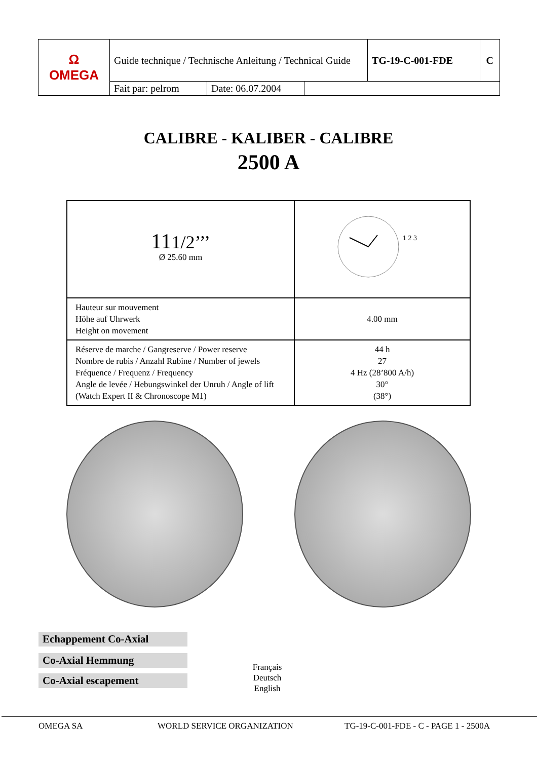| Ω OMEGA | Guide technique / Technische Anleitung / Technical Guide | | | TG-19-C-001-FDE | C |
| | Fait par: pelrom | Date: 06.07.2004 | | | |
CALIBRE - KALIBER - CALIBRE
2500 A
| 11 1/2’’’ Ø 25.60 mm | 1 2 3 |
| Hauteur sur mouvement Höhe auf Uhrwerk Height on movement | 4.00 mm |
| Réserve de marche / Gangreserve / Power reserve Nombre de rubis / Anzahl Rubine / Number of jewels Fréquence / Frequenz / Frequency Angle de levée / Hebungswinkel der Unruh / Angle of lift (Watch Expert II & Chronoscope M1) | 44 h 27 4 Hz (28’800 A/h) 30° (38°) |
Echappement Co-Axial
Co-Axial Hemmung
Co-Axial escapement
Français
Deutsch
English
OMEGA SA WORLD SERVICE ORGANIZATION TG-19-C-001-FDE - C - PAGE 1 - 2500A